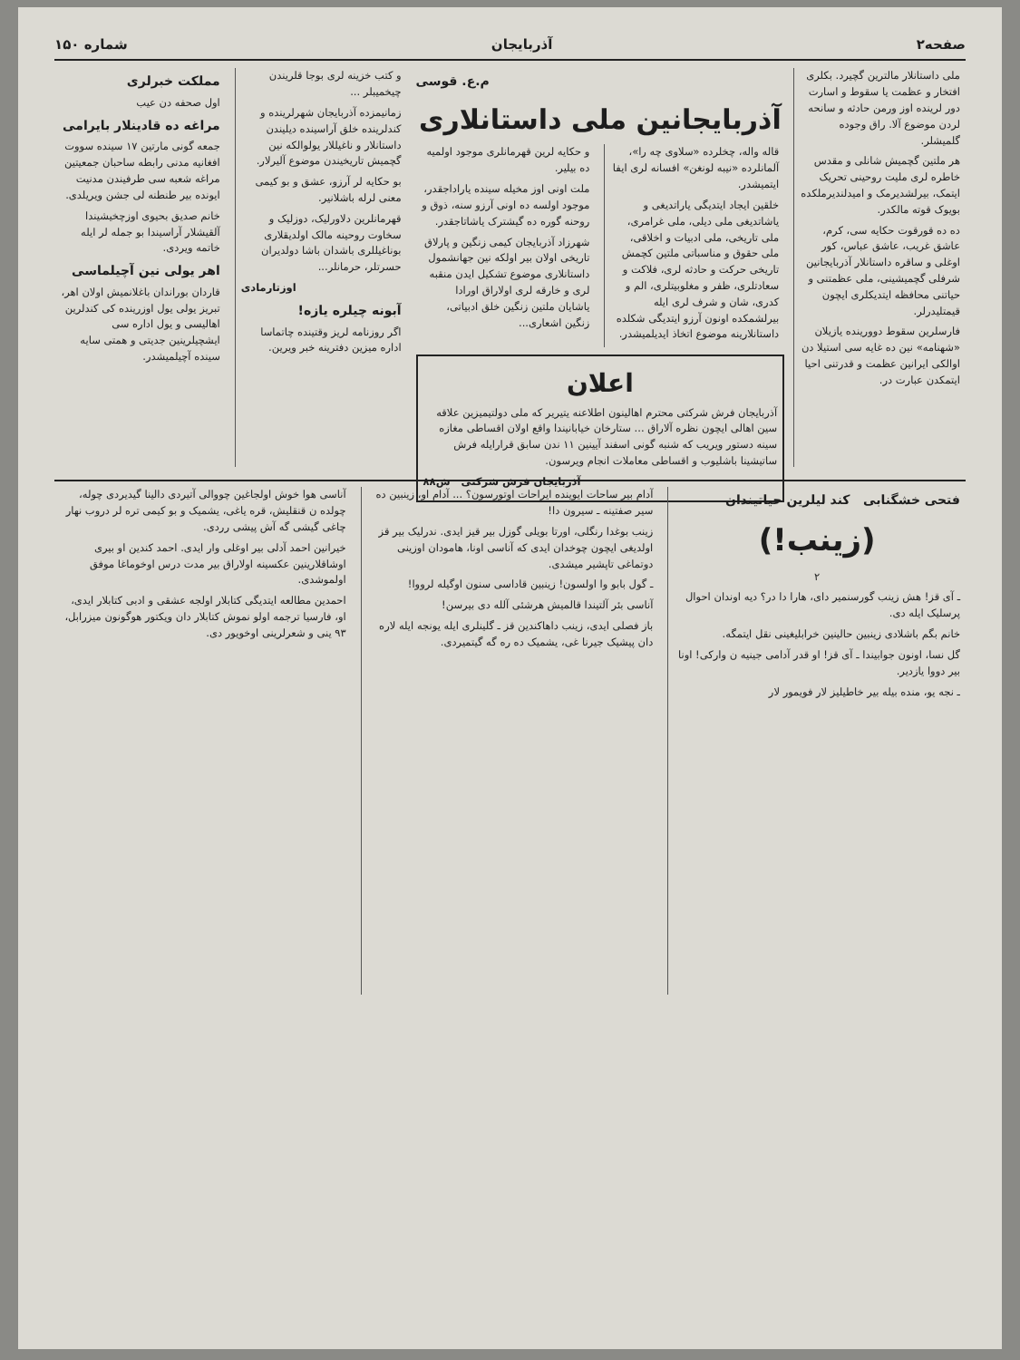صفحه۲ آذربایجان شماره ۱۵۰
ملی داستانلار مالترین گچیرد. بکلری افتخار و عظمت یا سقوط و اسارت دور لرینده اوز ورمن حادثه و سانحه لردن موضوع آلا. راق وجوده گلمیشلر.
هر ملتین گچمیش شانلی و مقدس خاطره لری ملیت روحینی تحریک ایتمک، بیرلشدیرمک و امیدلندیرملکده بویوک قوته مالکدر.
ده ده قورقوت حکایه سی، کرم، عاشق غریب، عاشق عباس، کور اوغلی و ساقره داستانلار آذربایجانین شرفلی گچمیشینی، ملی عظمتنی و حیاتنی محافظه ایتدیکلری ایچون قیمتلیدرلر.
فارسلرین سقوط دوورینده یازیلان «شهنامه» نین ده غایه سی استیلا دن اوالکی ایرانین عظمت و قدرتنی احیا ایتمکدن عبارت در.
م.ع. قوسی
آذربایجانین ملی داستانلاری
قاله واله، چخلرده «سلاوی چه را»، آلمانلرده «نیبه لونغن» افسانه لری ایفا ایتمیشدر.
خلقین ایجاد ایتدیگی یاراتدیغی و یاشاتدیغی ملی دیلی، ملی غرامری، ملی تاریخی، ملی ادبیات و اخلاقی، ملی حقوق و مناسباتی ملتین کچمش تاریخی حرکت و حادثه لری، فلاکت و سعادتلری، ظفر و مغلوبیتلری، الم و کدری، شان و شرف لری ایله بیرلشمکده اونون آرزو ایتدیگی شکلده داستانلارینه موضوع اتخاذ ایدیلمیشدر.
و حکایه لرین قهرمانلری موجود اولمیه ده بیلیر.
ملت اونی اوز مخیله سینده یاراداجقدر، موجود اولسه ده اونی آرزو سنه، ذوق و روحنه گوره ده گیشترک یاشاتاجقدر.
شهرزاد آذربایجان کیمی زنگین و پارلاق تاریخی اولان بیر اولکه نین جهانشمول داستانلاری موضوع تشکیل ایدن منقبه لری و خارقه لری اولاراق اورادا یاشایان ملتین زنگین خلق ادبیاتی، زنگین اشعاری...
اعلان
آذربایجان فرش شرکتی محترم اهالینون اطلاعنه یتیریر که ملی دولتیمیزین علاقه سین اهالی ایچون نظره آلاراق ... ستارخان خیابانیندا واقع اولان اقساطی مغازه سینه دستور ویریب که شنبه گونی اسفند آیینین ۱۱ ندن سابق قرارایله فرش ساتیشینا باشلیوب و اقساطی معاملات انجام ویرسون.
آذربایجان فرش شرکتی ش۸۸
و کتب خزینه لری بوجا قلریندن چیخمیبلر ...
زمانیمزده آذربایجان شهرلرینده و کندلرینده خلق آراسینده دیلیندن داستانلار و ناغیللار یولوالکه نین گچمیش تاریخیندن موضوع آلیرلار.
بو حکایه لر آرزو، عشق و بو کیمی معنی لرله باشلانیر.
قهرمانلرین دلاورلیک، دوزلیک و سخاوت روحینه مالک اولدیقلاری بوناغیللری باشدان باشا دولدیران حسرتلر، حرمانلر...
اوزتارمادی
آبونه چیلره‌ یازه!
اگر روزنامه لریز وقتینده چاتماسا اداره میزین دفترینه خبر ویرین.
مملکت خبرلری
اول صحفه دن عیب
مراغه ده قادینلار بایرامی
جمعه گونی مارتین ۱۷ سینده سووت افغانیه مدنی رابطه ساحبان جمعیتین مراغه شعبه سی طرفیندن مدنیت ایونده بیر طنطنه لی جشن ویریلدی.
خانم صدیق بحیوی اوزچخیشیندا آلقیشلار آراسیندا بو جمله لر ایله خاتمه ویردی.
اهر یولی نین آچیلماسی
قاردان بوراندان باغلانمیش اولان اهر، تبریز یولی یول اوزرینده کی کندلرین اهالیسی و یول اداره سی ایشچیلرینین جدیتی و همتی سایه سینده آچیلمیشدر.
فتحی خشگنابی کند لیلرین حیاتیندان
(زینب!)
۲
ـ آی قز! هش زینب گورسنمیر دای، هارا دا در؟ دیه اوندان احوال پرسلیک ایله دی.
خانم بگم باشلادی زینبین حالینین خرابلیغینی نقل ایتمگه.
گل نسا، اونون جوابیندا ـ آی قز! او قدر آدامی جینیه ن وارکی! اونا بیر دووا یازدیر.
ـ نجه یو، منده بیله بیر خاطیلیز لار فویمور لار
آدام بیر ساحات ایوینده ایراحات اوتورسون؟ ... آدام او، زینبین ده سیر صفتینه ـ سیرون دا!
زینب بوغدا رنگلی، اورتا بویلی گوزل بیر قیز ایدی. ندرلیک بیر قز اولدیغی ایچون چوخدان ایدی که آناسی اونا، هامودان اوزینی دوتماغی تاپشیر میشدی.
ـ گول بابو وا اولسون! زینبین قاداسی سنون اوگیله لرووا!
آناسی بئر آلتیندا قالمیش هرشئی آلله دی بیرسن!
باز فصلی ایدی، زینب داهاکندین قز ـ گلینلری ایله یونجه ایله لاره دان پیشیک جیرنا غی، یشمیک ده ره گه گیتمیردی.
آناسی هوا خوش اولجاغین چووالی آتیردی دالینا گیدیردی چوله، چولده ن قنقلیش، قره یاغی، یشمیک و بو کیمی تره لر دروب نهار چاغی گیشی گه آش پیشی رردی.
خیرانین احمد آدلی بیر اوغلی وار ایدی. احمد کندین او بیری اوشاقلارینین عکسینه اولاراق بیر مدت درس اوخوماغا موفق اولموشدی.
احمدین مطالعه ایتدیگی کتابلار اولجه عشقی و ادبی کتابلار ایدی، او، فارسیا ترجمه اولو نموش کتابلار دان ویکتور هوگونون میزرابل، ۹۳ ینی و شعرلرینی اوخویور دی.